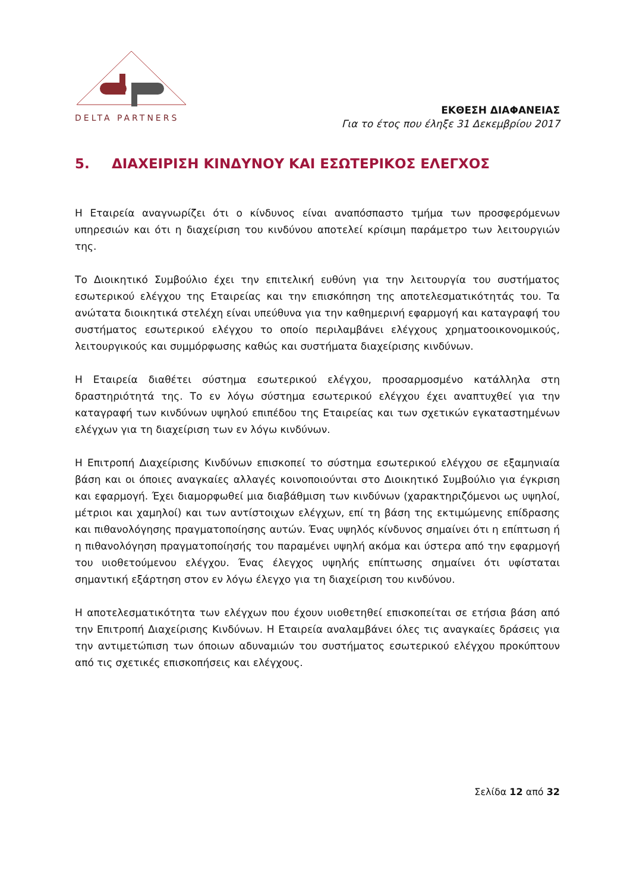DELTA PARTNERS
ΕΚΘΕΣΗ ΔΙΑΦΑΝΕΙΑΣ
Για το έτος που έληξε 31 Δεκεμβρίου 2017
5. ΔΙΑΧΕΙΡΙΣΗ ΚΙΝΔΥΝΟΥ ΚΑΙ ΕΣΩΤΕΡΙΚΟΣ ΕΛΕΓΧΟΣ
Η Εταιρεία αναγνωρίζει ότι ο κίνδυνος είναι αναπόσπαστο τμήμα των προσφερόμενων υπηρεσιών και ότι η διαχείριση του κινδύνου αποτελεί κρίσιμη παράμετρο των λειτουργιών της.
Το Διοικητικό Συμβούλιο έχει την επιτελική ευθύνη για την λειτουργία του συστήματος εσωτερικού ελέγχου της Εταιρείας και την επισκόπηση της αποτελεσματικότητάς του. Τα ανώτατα διοικητικά στελέχη είναι υπεύθυνα για την καθημερινή εφαρμογή και καταγραφή του συστήματος εσωτερικού ελέγχου το οποίο περιλαμβάνει ελέγχους χρηματοοικονομικούς, λειτουργικούς και συμμόρφωσης καθώς και συστήματα διαχείρισης κινδύνων.
Η Εταιρεία διαθέτει σύστημα εσωτερικού ελέγχου, προσαρμοσμένο κατάλληλα στη δραστηριότητά της. Το εν λόγω σύστημα εσωτερικού ελέγχου έχει αναπτυχθεί για την καταγραφή των κινδύνων υψηλού επιπέδου της Εταιρείας και των σχετικών εγκαταστημένων ελέγχων για τη διαχείριση των εν λόγω κινδύνων.
Η Επιτροπή Διαχείρισης Κινδύνων επισκοπεί το σύστημα εσωτερικού ελέγχου σε εξαμηνιαία βάση και οι όποιες αναγκαίες αλλαγές κοινοποιούνται στο Διοικητικό Συμβούλιο για έγκριση και εφαρμογή. Έχει διαμορφωθεί μια διαβάθμιση των κινδύνων (χαρακτηριζόμενοι ως υψηλοί, μέτριοι και χαμηλοί) και των αντίστοιχων ελέγχων, επί τη βάση της εκτιμώμενης επίδρασης και πιθανολόγησης πραγματοποίησης αυτών. Ένας υψηλός κίνδυνος σημαίνει ότι η επίπτωση ή η πιθανολόγηση πραγματοποίησής του παραμένει υψηλή ακόμα και ύστερα από την εφαρμογή του υιοθετούμενου ελέγχου. Ένας έλεγχος υψηλής επίπτωσης σημαίνει ότι υφίσταται σημαντική εξάρτηση στον εν λόγω έλεγχο για τη διαχείριση του κινδύνου.
Η αποτελεσματικότητα των ελέγχων που έχουν υιοθετηθεί επισκοπείται σε ετήσια βάση από την Επιτροπή Διαχείρισης Κινδύνων. Η Εταιρεία αναλαμβάνει όλες τις αναγκαίες δράσεις για την αντιμετώπιση των όποιων αδυναμιών του συστήματος εσωτερικού ελέγχου προκύπτουν από τις σχετικές επισκοπήσεις και ελέγχους.
Σελίδα 12 από 32